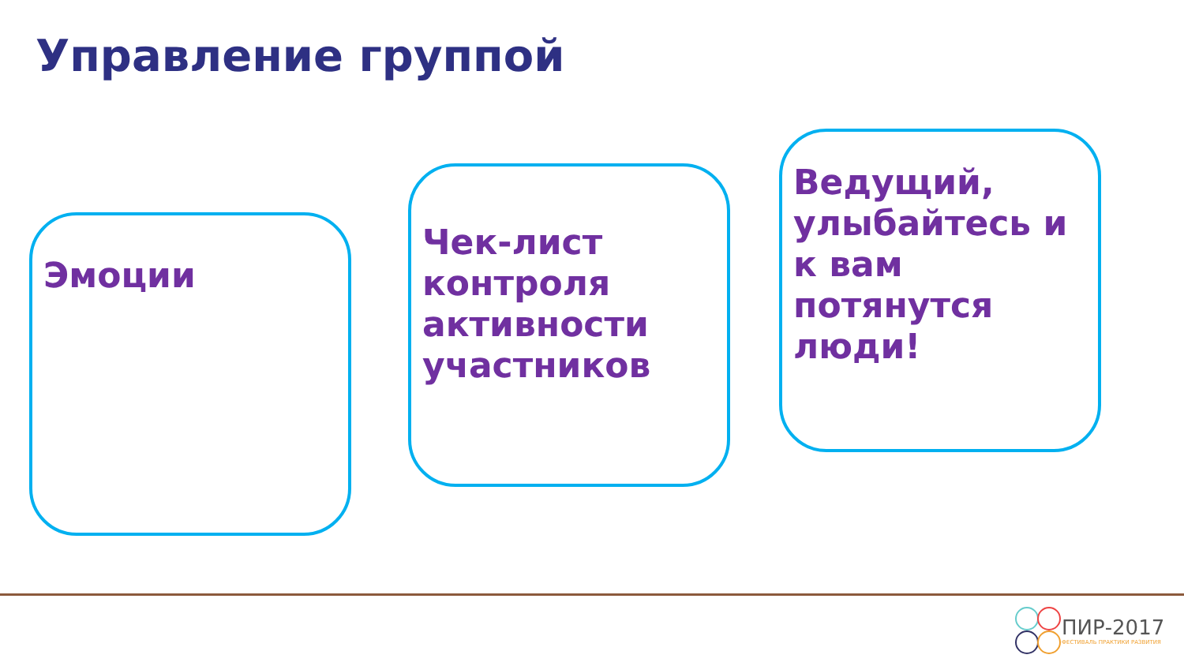Управление группой
Эмоции
Чек-лист контроля активности участников
Ведущий, улыбайтесь и к вам потянутся люди!
ПИР-2017
ФЕСТИВАЛЬ ПРАКТИКИ РАЗВИТИЯ